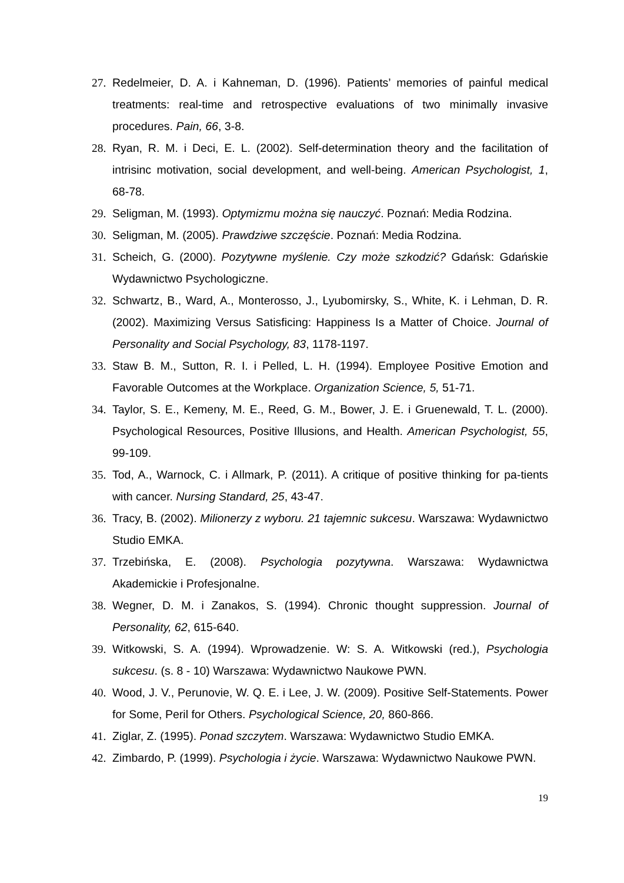27. Redelmeier, D. A. i Kahneman, D. (1996). Patients’ memories of painful medical treatments: real-time and retrospective evaluations of two minimally invasive procedures. Pain, 66, 3-8.
28. Ryan, R. M. i Deci, E. L. (2002). Self-determination theory and the facilitation of intrisinc motivation, social development, and well-being. American Psychologist, 1, 68-78.
29. Seligman, M. (1993). Optymizmu można się nauczyć. Poznań: Media Rodzina.
30. Seligman, M. (2005). Prawdziwe szczęście. Poznań: Media Rodzina.
31. Scheich, G. (2000). Pozytywne myślenie. Czy może szkodzić? Gdańsk: Gdańskie Wydawnictwo Psychologiczne.
32. Schwartz, B., Ward, A., Monterosso, J., Lyubomirsky, S., White, K. i Lehman, D. R. (2002). Maximizing Versus Satisficing: Happiness Is a Matter of Choice. Journal of Personality and Social Psychology, 83, 1178-1197.
33. Staw B. M., Sutton, R. I. i Pelled, L. H. (1994). Employee Positive Emotion and Favorable Outcomes at the Workplace. Organization Science, 5, 51-71.
34. Taylor, S. E., Kemeny, M. E., Reed, G. M., Bower, J. E. i Gruenewald, T. L. (2000). Psychological Resources, Positive Illusions, and Health. American Psychologist, 55, 99-109.
35. Tod, A., Warnock, C. i Allmark, P. (2011). A critique of positive thinking for pa-tients with cancer. Nursing Standard, 25, 43-47.
36. Tracy, B. (2002). Milionerzy z wyboru. 21 tajemnic sukcesu. Warszawa: Wydawnictwo Studio EMKA.
37. Trzebińska, E. (2008). Psychologia pozytywna. Warszawa: Wydawnictwa Akademickie i Profesjonalne.
38. Wegner, D. M. i Zanakos, S. (1994). Chronic thought suppression. Journal of Personality, 62, 615-640.
39. Witkowski, S. A. (1994). Wprowadzenie. W: S. A. Witkowski (red.), Psychologia sukcesu. (s. 8 - 10) Warszawa: Wydawnictwo Naukowe PWN.
40. Wood, J. V., Perunovie, W. Q. E. i Lee, J. W. (2009). Positive Self-Statements. Power for Some, Peril for Others. Psychological Science, 20, 860-866.
41. Ziglar, Z. (1995). Ponad szczytem. Warszawa: Wydawnictwo Studio EMKA.
42. Zimbardo, P. (1999). Psychologia i życie. Warszawa: Wydawnictwo Naukowe PWN.
19